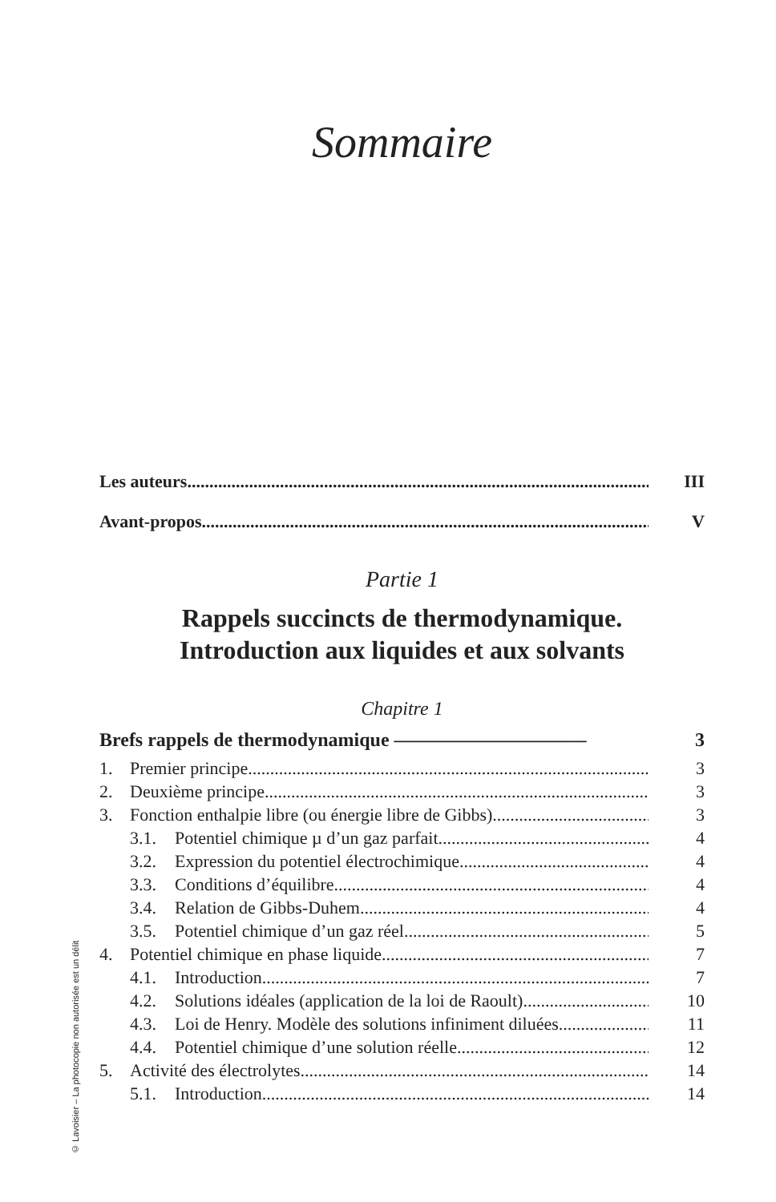Sommaire
Les auteurs III
Avant-propos V
Partie 1
Rappels succincts de thermodynamique.
Introduction aux liquides et aux solvants
Chapitre 1
Brefs rappels de thermodynamique —————————— 3
1. Premier principe 3
2. Deuxième principe 3
3. Fonction enthalpie libre (ou énergie libre de Gibbs) 3
3.1. Potentiel chimique µ d’un gaz parfait 4
3.2. Expression du potentiel électrochimique 4
3.3. Conditions d’équilibre 4
3.4. Relation de Gibbs-Duhem 4
3.5. Potentiel chimique d’un gaz réel 5
4. Potentiel chimique en phase liquide 7
4.1. Introduction 7
4.2. Solutions idéales (application de la loi de Raoult) 10
4.3. Loi de Henry. Modèle des solutions infiniment diluées 11
4.4. Potentiel chimique d’une solution réelle 12
5. Activité des électrolytes 14
5.1. Introduction 14
© Lavoisier – La photocopie non autorisée est un délit